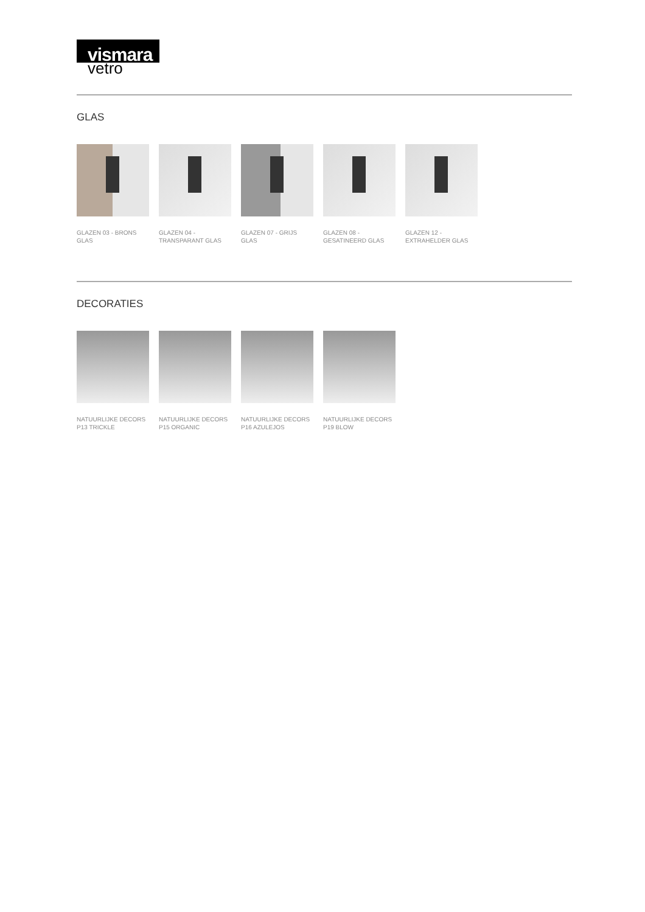vismara
vetro
GLAS
GLAZEN 03 - BRONS GLAS
GLAZEN 04 - TRANSPARANT GLAS
GLAZEN 07 - GRIJS GLAS
GLAZEN 08 - GESATINEERD GLAS
GLAZEN 12 - EXTRAHELDER GLAS
DECORATIES
NATUURLIJKE DECORS P13 TRICKLE
NATUURLIJKE DECORS P15 ORGANIC
NATUURLIJKE DECORS P16 AZULEJOS
NATUURLIJKE DECORS P19 BLOW